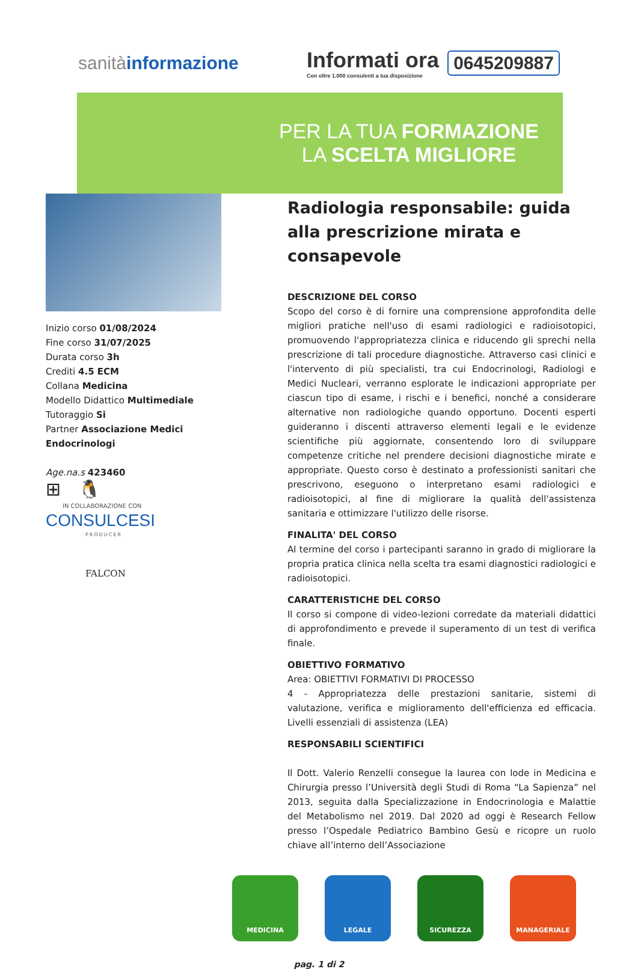sanitàinformazione
Informati ora
Con oltre 1.000 consulenti a tua disposizione
0645209887
PER LA TUA FORMAZIONE
LA SCELTA MIGLIORE
Inizio corso 01/08/2024
Fine corso 31/07/2025
Durata corso 3h
Crediti 4.5 ECM
Collana Medicina
Modello Didattico Multimediale
Tutoraggio Si
Partner Associazione Medici Endocrinologi
Age.na.s 423460
⊞ 🐧
IN COLLABORAZIONE CON
CONSULCESI
PRODUCER
FALCON
Radiologia responsabile: guida alla prescrizione mirata e consapevole
DESCRIZIONE DEL CORSO
Scopo del corso è di fornire una comprensione approfondita delle migliori pratiche nell'uso di esami radiologici e radioisotopici, promuovendo l'appropriatezza clinica e riducendo gli sprechi nella prescrizione di tali procedure diagnostiche. Attraverso casi clinici e l'intervento di più specialisti, tra cui Endocrinologi, Radiologi e Medici Nucleari, verranno esplorate le indicazioni appropriate per ciascun tipo di esame, i rischi e i benefici, nonché a considerare alternative non radiologiche quando opportuno. Docenti esperti guideranno i discenti attraverso elementi legali e le evidenze scientifiche più aggiornate, consentendo loro di sviluppare competenze critiche nel prendere decisioni diagnostiche mirate e appropriate. Questo corso è destinato a professionisti sanitari che prescrivono, eseguono o interpretano esami radiologici e radioisotopici, al fine di migliorare la qualità dell'assistenza sanitaria e ottimizzare l'utilizzo delle risorse.
FINALITA' DEL CORSO
Al termine del corso i partecipanti saranno in grado di migliorare la propria pratica clinica nella scelta tra esami diagnostici radiologici e radioisotopici.
CARATTERISTICHE DEL CORSO
Il corso si compone di video-lezioni corredate da materiali didattici di approfondimento e prevede il superamento di un test di verifica finale.
OBIETTIVO FORMATIVO
Area: OBIETTIVI FORMATIVI DI PROCESSO
4 - Appropriatezza delle prestazioni sanitarie, sistemi di valutazione, verifica e miglioramento dell'efficienza ed efficacia. Livelli essenziali di assistenza (LEA)
RESPONSABILI SCIENTIFICI
Il Dott. Valerio Renzelli consegue la laurea con lode in Medicina e Chirurgia presso l’Università degli Studi di Roma “La Sapienza” nel 2013, seguita dalla Specializzazione in Endocrinologia e Malattie del Metabolismo nel 2019. Dal 2020 ad oggi è Research Fellow presso l’Ospedale Pediatrico Bambino Gesù e ricopre un ruolo chiave all’interno dell’Associazione
MEDICINA LEGALE SICUREZZA MANAGERIALE
pag. 1 di 2